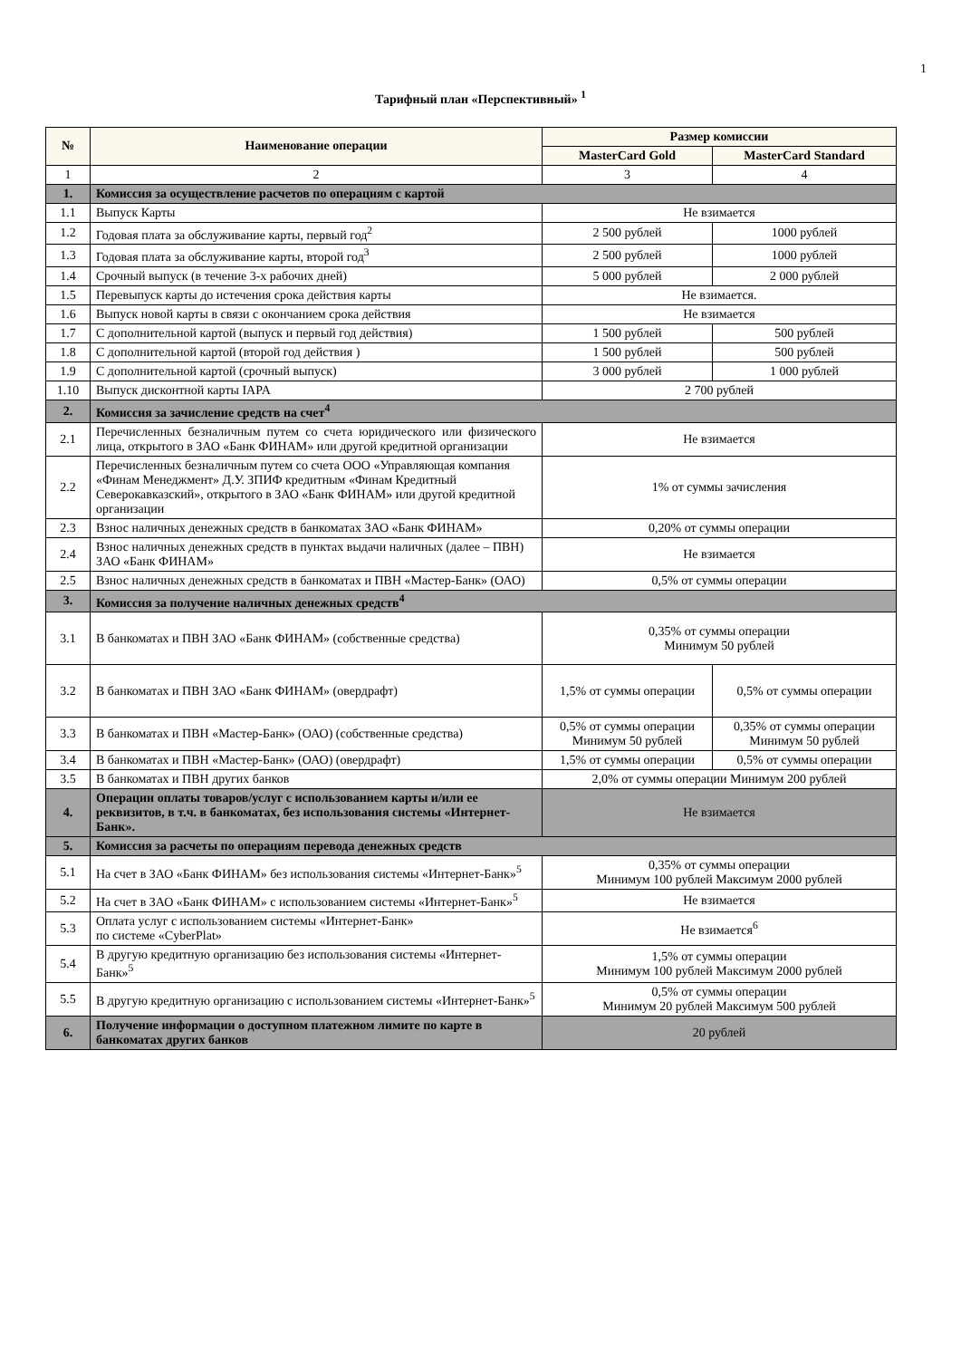1
Тарифный план «Перспективный» <sup>1</sup>
| № | Наименование операции | Размер комиссии | |
| --- | --- | --- | --- |
| | | MasterCard Gold | MasterCard Standard |
| 1 | 2 | 3 | 4 |
| 1. | Комиссия за осуществление расчетов по операциям с картой | | |
| 1.1 | Выпуск Карты | Не взимается | |
| 1.2 | Годовая плата за обслуживание карты, первый год<sup>2</sup> | 2 500 рублей | 1000 рублей |
| 1.3 | Годовая плата за обслуживание карты, второй год<sup>3</sup> | 2 500 рублей | 1000 рублей |
| 1.4 | Срочный выпуск (в течение 3-х рабочих дней) | 5 000 рублей | 2 000 рублей |
| 1.5 | Перевыпуск карты до истечения срока действия карты | Не взимается. | |
| 1.6 | Выпуск новой карты в связи с окончанием срока действия | Не взимается | |
| 1.7 | С дополнительной картой (выпуск и первый год действия) | 1 500 рублей | 500 рублей |
| 1.8 | С дополнительной картой (второй год действия ) | 1 500 рублей | 500 рублей |
| 1.9 | С дополнительной картой (срочный выпуск) | 3 000 рублей | 1 000 рублей |
| 1.10 | Выпуск дисконтной карты IAPA | 2 700 рублей | |
| 2. | Комиссия за зачисление средств на счет<sup>4</sup> | | |
| 2.1 | Перечисленных безналичным путем со счета юридического или физического лица, открытого в ЗАО «Банк ФИНАМ» или другой кредитной организации | Не взимается | |
| 2.2 | Перечисленных безналичным путем со счета ООО «Управляющая компания «Финам Менеджмент» Д.У. ЗПИФ кредитным «Финам Кредитный Северокавказский», открытого в ЗАО «Банк ФИНАМ» или другой кредитной организации | 1% от суммы зачисления | |
| 2.3 | Взнос наличных денежных средств в банкоматах ЗАО «Банк ФИНАМ» | 0,20% от суммы операции | |
| 2.4 | Взнос наличных денежных средств в пунктах выдачи наличных (далее – ПВН) ЗАО «Банк ФИНАМ» | Не взимается | |
| 2.5 | Взнос наличных денежных средств в банкоматах и ПВН «Мастер-Банк» (ОАО) | 0,5% от суммы операции | |
| 3. | Комиссия за получение наличных денежных средств<sup>4</sup> | | |
| 3.1 | В банкоматах и ПВН ЗАО «Банк ФИНАМ» (собственные средства) | 0,35% от суммы операции Минимум 50 рублей | |
| 3.2 | В банкоматах и ПВН ЗАО «Банк ФИНАМ» (овердрафт) | 1,5% от суммы операции | 0,5% от суммы операции |
| 3.3 | В банкоматах и ПВН «Мастер-Банк» (ОАО) (собственные средства) | 0,5% от суммы операции Минимум 50 рублей | 0,35% от суммы операции Минимум 50 рублей |
| 3.4 | В банкоматах и ПВН «Мастер-Банк» (ОАО) (овердрафт) | 1,5% от суммы операции | 0,5% от суммы операции |
| 3.5 | В банкоматах и ПВН других банков | 2,0% от суммы операции Минимум 200 рублей | |
| 4. | Операции оплаты товаров/услуг с использованием карты и/или ее реквизитов, в т.ч. в банкоматах, без использования системы «Интернет-Банк». | Не взимается | |
| 5. | Комиссия за расчеты по операциям перевода денежных средств | | |
| 5.1 | На счет в ЗАО «Банк ФИНАМ» без использования системы «Интернет-Банк»<sup>5</sup> | 0,35% от суммы операции Минимум 100 рублей Максимум 2000 рублей | |
| 5.2 | На счет в ЗАО «Банк ФИНАМ» с использованием системы «Интернет-Банк»<sup>5</sup> | Не взимается | |
| 5.3 | Оплата услуг с использованием системы «Интернет-Банк» по системе «CyberPlat» | Не взимается<sup>6</sup> | |
| 5.4 | В другую кредитную организацию без использования системы «Интернет-Банк»<sup>5</sup> | 1,5% от суммы операции Минимум 100 рублей Максимум 2000 рублей | |
| 5.5 | В другую кредитную организацию с использованием системы «Интернет-Банк»<sup>5</sup> | 0,5% от суммы операции Минимум 20 рублей Максимум 500 рублей | |
| 6. | Получение информации о доступном платежном лимите по карте в банкоматах других банков | 20 рублей | |